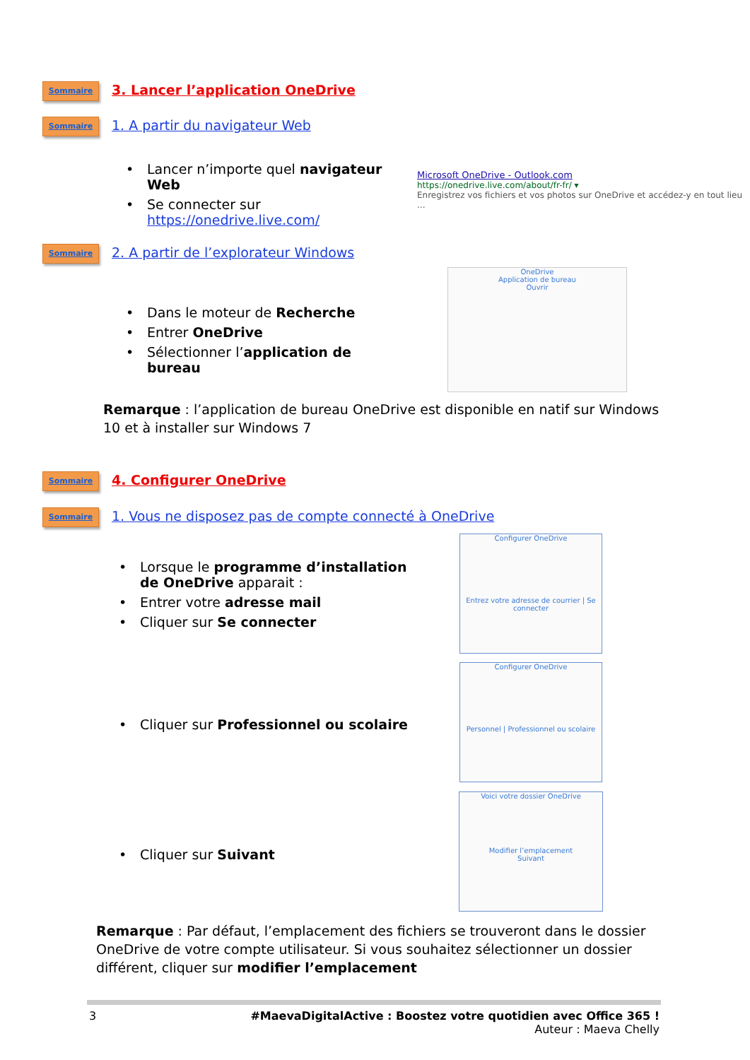Sommaire
3. Lancer l’application OneDrive
Sommaire 1. A partir du navigateur Web
• Lancer n’importe quel navigateur Web
• Se connecter sur https://onedrive.live.com/
Microsoft OneDrive - Outlook.com
https://onedrive.live.com/about/fr-fr/ ▾
Enregistrez vos fichiers et vos photos sur OneDrive et accédez-y en tout lieu ...
Sommaire 2. A partir de l’explorateur Windows
• Dans le moteur de Recherche
• Entrer OneDrive
• Sélectionner l’application de bureau
OneDrive
Application de bureau
Ouvrir
Remarque : l’application de bureau OneDrive est disponible en natif sur Windows 10 et à installer sur Windows 7
Sommaire
4. Configurer OneDrive
Sommaire 1. Vous ne disposez pas de compte connecté à OneDrive
• Lorsque le programme d’installation de OneDrive apparait :
• Entrer votre adresse mail
• Cliquer sur Se connecter
• Cliquer sur Professionnel ou scolaire
• Cliquer sur Suivant
Configurer OneDrive
Entrez votre adresse de courrier | Se connecter
Configurer OneDrive
Personnel | Professionnel ou scolaire
Voici votre dossier OneDrive
Modifier l’emplacement
Suivant
Remarque : Par défaut, l’emplacement des fichiers se trouveront dans le dossier OneDrive de votre compte utilisateur. Si vous souhaitez sélectionner un dossier différent, cliquer sur modifier l’emplacement
3 #MaevaDigitalActive : Boostez votre quotidien avec Office 365 !
Auteur : Maeva Chelly